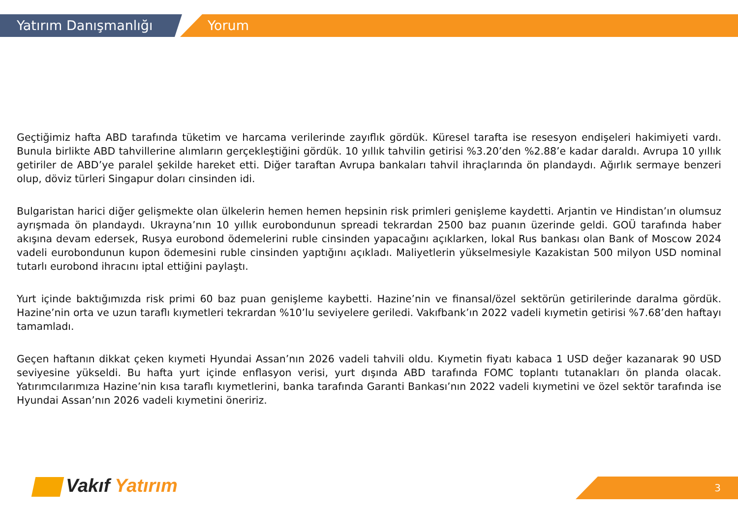Yatırım Danışmanlığı Yorum
Geçtiğimiz hafta ABD tarafında tüketim ve harcama verilerinde zayıflık gördük. Küresel tarafta ise resesyon endişeleri hakimiyeti vardı. Bunula birlikte ABD tahvillerine alımların gerçekleştiğini gördük. 10 yıllık tahvilin getirisi %3.20’den %2.88’e kadar daraldı. Avrupa 10 yıllık getiriler de ABD’ye paralel şekilde hareket etti. Diğer taraftan Avrupa bankaları tahvil ihraçlarında ön plandaydı. Ağırlık sermaye benzeri olup, döviz türleri Singapur doları cinsinden idi.
Bulgaristan harici diğer gelişmekte olan ülkelerin hemen hemen hepsinin risk primleri genişleme kaydetti. Arjantin ve Hindistan’ın olumsuz ayrışmada ön plandaydı. Ukrayna’nın 10 yıllık eurobondunun spreadi tekrardan 2500 baz puanın üzerinde geldi. GOÜ tarafında haber akışına devam edersek, Rusya eurobond ödemelerini ruble cinsinden yapacağını açıklarken, lokal Rus bankası olan Bank of Moscow 2024 vadeli eurobondunun kupon ödemesini ruble cinsinden yaptığını açıkladı. Maliyetlerin yükselmesiyle Kazakistan 500 milyon USD nominal tutarlı eurobond ihracını iptal ettiğini paylaştı.
Yurt içinde baktığımızda risk primi 60 baz puan genişleme kaybetti. Hazine’nin ve finansal/özel sektörün getirilerinde daralma gördük. Hazine’nin orta ve uzun taraflı kıymetleri tekrardan %10’lu seviyelere geriledi. Vakıfbank’ın 2022 vadeli kıymetin getirisi %7.68’den haftayı tamamladı.
Geçen haftanın dikkat çeken kıymeti Hyundai Assan’nın 2026 vadeli tahvili oldu. Kıymetin fiyatı kabaca 1 USD değer kazanarak 90 USD seviyesine yükseldi. Bu hafta yurt içinde enflasyon verisi, yurt dışında ABD tarafında FOMC toplantı tutanakları ön planda olacak. Yatırımcılarımıza Hazine’nin kısa taraflı kıymetlerini, banka tarafında Garanti Bankası’nın 2022 vadeli kıymetini ve özel sektör tarafında ise Hyundai Assan’nın 2026 vadeli kıymetini öneririz.
Vakıf Yatırım 3